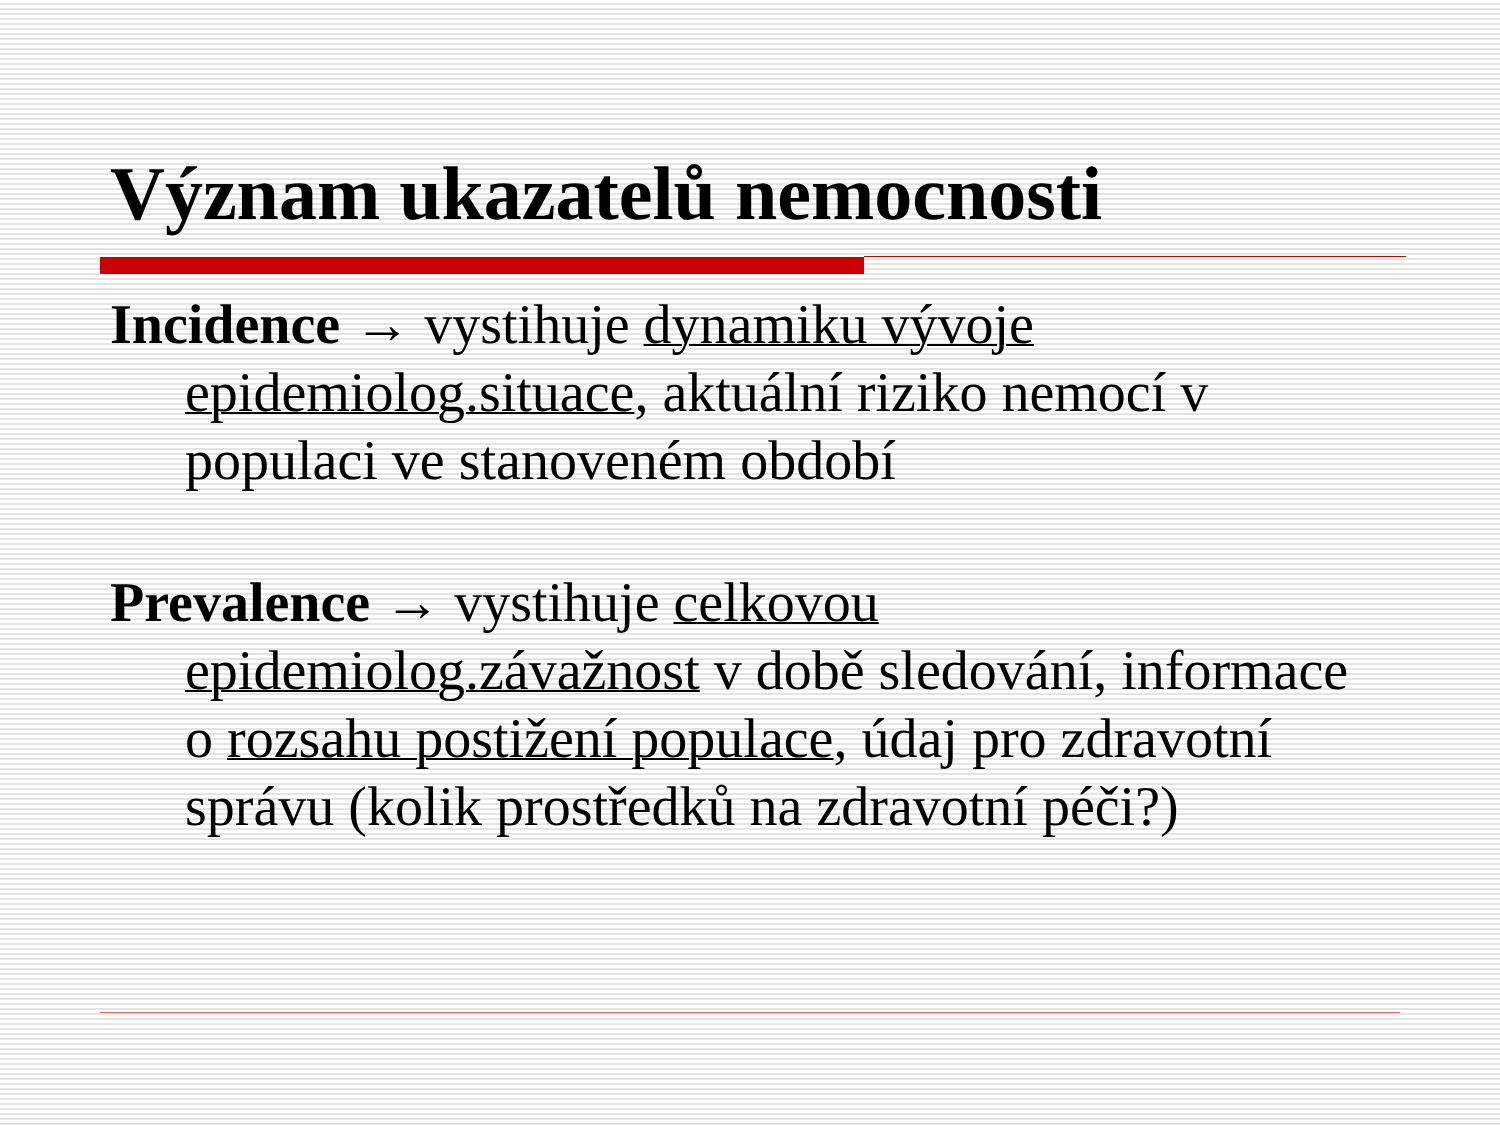Význam ukazatelů nemocnosti
Incidence → vystihuje dynamiku vývoje epidemiolog.situace, aktuální riziko nemocí v populaci ve stanoveném období
Prevalence → vystihuje celkovou epidemiolog.závažnost v době sledování, informace o rozsahu postižení populace, údaj pro zdravotní správu (kolik prostředků na zdravotní péči?)